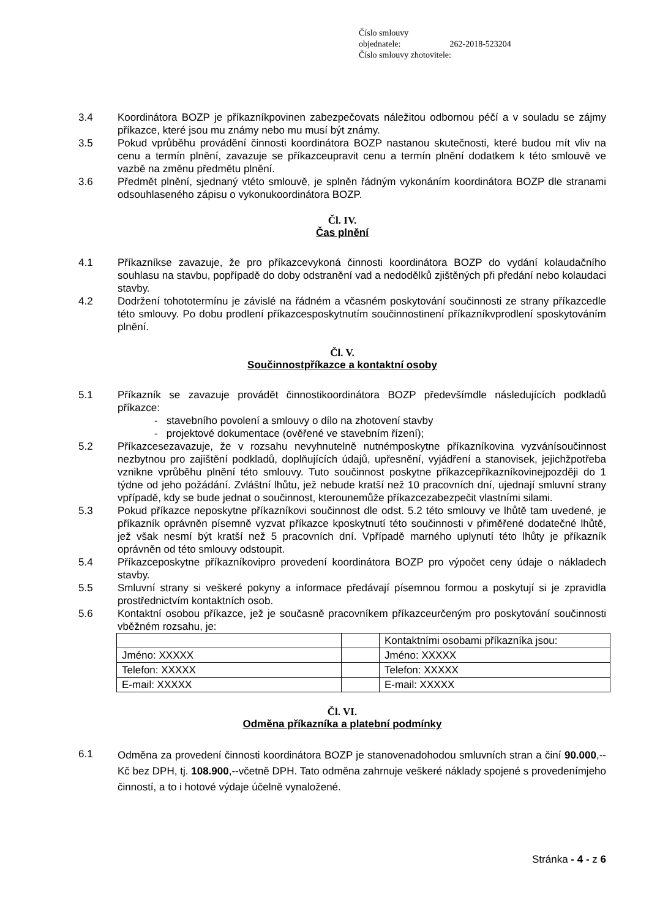Číslo smlouvy objednatele: 262-2018-523204
Číslo smlouvy zhotovitele:
3.4 Koordinátora BOZP je příkazníkpovinen zabezpečovats náležitou odbornou péčí a v souladu se zájmy příkazce, které jsou mu známy nebo mu musí být známy.
3.5 Pokud vprůběhu provádění činnosti koordinátora BOZP nastanou skutečnosti, které budou mít vliv na cenu a termín plnění, zavazuje se příkazceupravit cenu a termín plnění dodatkem k této smlouvě ve vazbě na změnu předmětu plnění.
3.6 Předmět plnění, sjednaný vtéto smlouvě, je splněn řádným vykonáním koordinátora BOZP dle stranami odsouhlaseného zápisu o vykonukoordinátora BOZP.
Čl. IV.
Čas plnění
4.1 Příkazníkse zavazuje, že pro příkazcevykoná činnosti koordinátora BOZP do vydání kolaudačního souhlasu na stavbu, popřípadě do doby odstranění vad a nedodělků zjištěných při předání nebo kolaudaci stavby.
4.2 Dodržení tohototermínu je závislé na řádném a včasném poskytování součinnosti ze strany příkazcedle této smlouvy. Po dobu prodlení příkazcesposkytnutím součinnostinení příkazníkvprodlení sposkytováním plnění.
Čl. V.
Součinnostpříkazce a kontaktní osoby
5.1 Příkazník se zavazuje provádět činnostikoordinátora BOZP předevšímdle následujících podkladů příkazce:
- stavebního povolení a smlouvy o dílo na zhotovení stavby
- projektové dokumentace (ověřené ve stavebním řízení);
5.2 Příkazcesezavazuje, že v rozsahu nevyhnutelně nutnémposkytne příkazníkovina vyzvánísoučinnost nezbytnou pro zajištění podkladů, doplňujících údajů, upřesnění, vyjádření a stanovisek, jejichžpotřeba vznikne vprůběhu plnění této smlouvy. Tuto součinnost poskytne příkazcepříkazníkovinejpozději do 1 týdne od jeho požádání. Zvláštní lhůtu, jež nebude kratší než 10 pracovních dní, ujednají smluvní strany vpřípadě, kdy se bude jednat o součinnost, kterounemůže příkazcezabezpečit vlastními silami.
5.3 Pokud příkazce neposkytne příkazníkovi součinnost dle odst. 5.2 této smlouvy ve lhůtě tam uvedené, je příkazník oprávněn písemně vyzvat příkazce kposkytnutí této součinnosti v přiměřené dodatečné lhůtě, jež však nesmí být kratší než 5 pracovních dní. Vpřípadě marného uplynutí této lhůty je příkazník oprávněn od této smlouvy odstoupit.
5.4 Příkazceposkytne příkazníkovipro provedení koordinátora BOZP pro výpočet ceny údaje o nákladech stavby.
5.5 Smluvní strany si veškeré pokyny a informace předávají písemnou formou a poskytují si je zpravidla prostřednictvím kontaktních osob.
5.6 Kontaktní osobou příkazce, jež je současně pracovníkem příkazceurčeným pro poskytování součinnosti vběžném rozsahu, je:
| | | Kontaktními osobami příkazníka jsou: |
| Jméno: XXXXX | | Jméno: XXXXX |
| Telefon: XXXXX | | Telefon: XXXXX |
| E-mail: XXXXX | | E-mail: XXXXX |
Čl. VI.
Odměna příkazníka a platební podmínky
6.1
Odměna za provedení činnosti koordinátora BOZP je stanovenadohodou smluvních stran a činí 90.000,-- Kč bez DPH, tj. 108.900,--včetně DPH. Tato odměna zahrnuje veškeré náklady spojené s provedenímjeho činností, a to i hotové výdaje účelně vynaložené.
Stránka - 4 - z 6